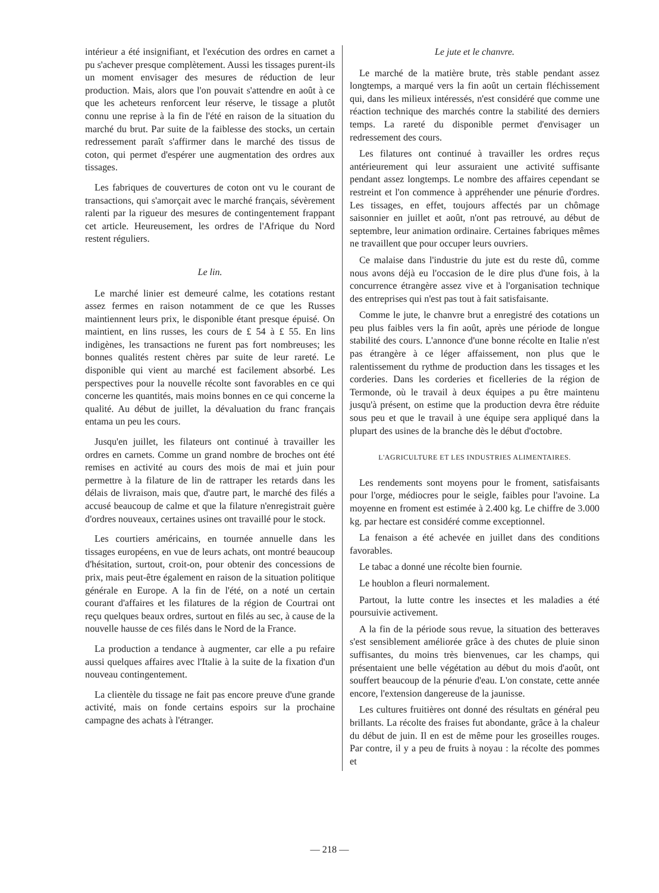intérieur a été insignifiant, et l'exécution des ordres en carnet a pu s'achever presque complètement. Aussi les tissages purent-ils un moment envisager des mesures de réduction de leur production. Mais, alors que l'on pouvait s'attendre en août à ce que les acheteurs renforcent leur réserve, le tissage a plutôt connu une reprise à la fin de l'été en raison de la situation du marché du brut. Par suite de la faiblesse des stocks, un certain redressement paraît s'affirmer dans le marché des tissus de coton, qui permet d'espérer une augmentation des ordres aux tissages.
Les fabriques de couvertures de coton ont vu le courant de transactions, qui s'amorçait avec le marché français, sévèrement ralenti par la rigueur des mesures de contingentement frappant cet article. Heureusement, les ordres de l'Afrique du Nord restent réguliers.
Le lin.
Le marché linier est demeuré calme, les cotations restant assez fermes en raison notamment de ce que les Russes maintiennent leurs prix, le disponible étant presque épuisé. On maintient, en lins russes, les cours de £ 54 à £ 55. En lins indigènes, les transactions ne furent pas fort nombreuses; les bonnes qualités restent chères par suite de leur rareté. Le disponible qui vient au marché est facilement absorbé. Les perspectives pour la nouvelle récolte sont favorables en ce qui concerne les quantités, mais moins bonnes en ce qui concerne la qualité. Au début de juillet, la dévaluation du franc français entama un peu les cours.
Jusqu'en juillet, les filateurs ont continué à travailler les ordres en carnets. Comme un grand nombre de broches ont été remises en activité au cours des mois de mai et juin pour permettre à la filature de lin de rattraper les retards dans les délais de livraison, mais que, d'autre part, le marché des filés a accusé beaucoup de calme et que la filature n'enregistrait guère d'ordres nouveaux, certaines usines ont travaillé pour le stock.
Les courtiers américains, en tournée annuelle dans les tissages européens, en vue de leurs achats, ont montré beaucoup d'hésitation, surtout, croit-on, pour obtenir des concessions de prix, mais peut-être également en raison de la situation politique générale en Europe. A la fin de l'été, on a noté un certain courant d'affaires et les filatures de la région de Courtrai ont reçu quelques beaux ordres, surtout en filés au sec, à cause de la nouvelle hausse de ces filés dans le Nord de la France.
La production a tendance à augmenter, car elle a pu refaire aussi quelques affaires avec l'Italie à la suite de la fixation d'un nouveau contingentement.
La clientèle du tissage ne fait pas encore preuve d'une grande activité, mais on fonde certains espoirs sur la prochaine campagne des achats à l'étranger.
Le jute et le chanvre.
Le marché de la matière brute, très stable pendant assez longtemps, a marqué vers la fin août un certain fléchissement qui, dans les milieux intéressés, n'est considéré que comme une réaction technique des marchés contre la stabilité des derniers temps. La rareté du disponible permet d'envisager un redressement des cours.
Les filatures ont continué à travailler les ordres reçus antérieurement qui leur assuraient une activité suffisante pendant assez longtemps. Le nombre des affaires cependant se restreint et l'on commence à appréhender une pénurie d'ordres. Les tissages, en effet, toujours affectés par un chômage saisonnier en juillet et août, n'ont pas retrouvé, au début de septembre, leur animation ordinaire. Certaines fabriques mêmes ne travaillent que pour occuper leurs ouvriers.
Ce malaise dans l'industrie du jute est du reste dû, comme nous avons déjà eu l'occasion de le dire plus d'une fois, à la concurrence étrangère assez vive et à l'organisation technique des entreprises qui n'est pas tout à fait satisfaisante.
Comme le jute, le chanvre brut a enregistré des cotations un peu plus faibles vers la fin août, après une période de longue stabilité des cours. L'annonce d'une bonne récolte en Italie n'est pas étrangère à ce léger affaissement, non plus que le ralentissement du rythme de production dans les tissages et les corderies. Dans les corderies et ficelleries de la région de Termonde, où le travail à deux équipes a pu être maintenu jusqu'à présent, on estime que la production devra être réduite sous peu et que le travail à une équipe sera appliqué dans la plupart des usines de la branche dès le début d'octobre.
L'AGRICULTURE ET LES INDUSTRIES ALIMENTAIRES.
Les rendements sont moyens pour le froment, satisfaisants pour l'orge, médiocres pour le seigle, faibles pour l'avoine. La moyenne en froment est estimée à 2.400 kg. Le chiffre de 3.000 kg. par hectare est considéré comme exceptionnel.
La fenaison a été achevée en juillet dans des conditions favorables.
Le tabac a donné une récolte bien fournie.
Le houblon a fleuri normalement.
Partout, la lutte contre les insectes et les maladies a été poursuivie activement.
A la fin de la période sous revue, la situation des betteraves s'est sensiblement améliorée grâce à des chutes de pluie sinon suffisantes, du moins très bienvenues, car les champs, qui présentaient une belle végétation au début du mois d'août, ont souffert beaucoup de la pénurie d'eau. L'on constate, cette année encore, l'extension dangereuse de la jaunisse.
Les cultures fruitières ont donné des résultats en général peu brillants. La récolte des fraises fut abondante, grâce à la chaleur du début de juin. Il en est de même pour les groseilles rouges. Par contre, il y a peu de fruits à noyau : la récolte des pommes et
— 218 —